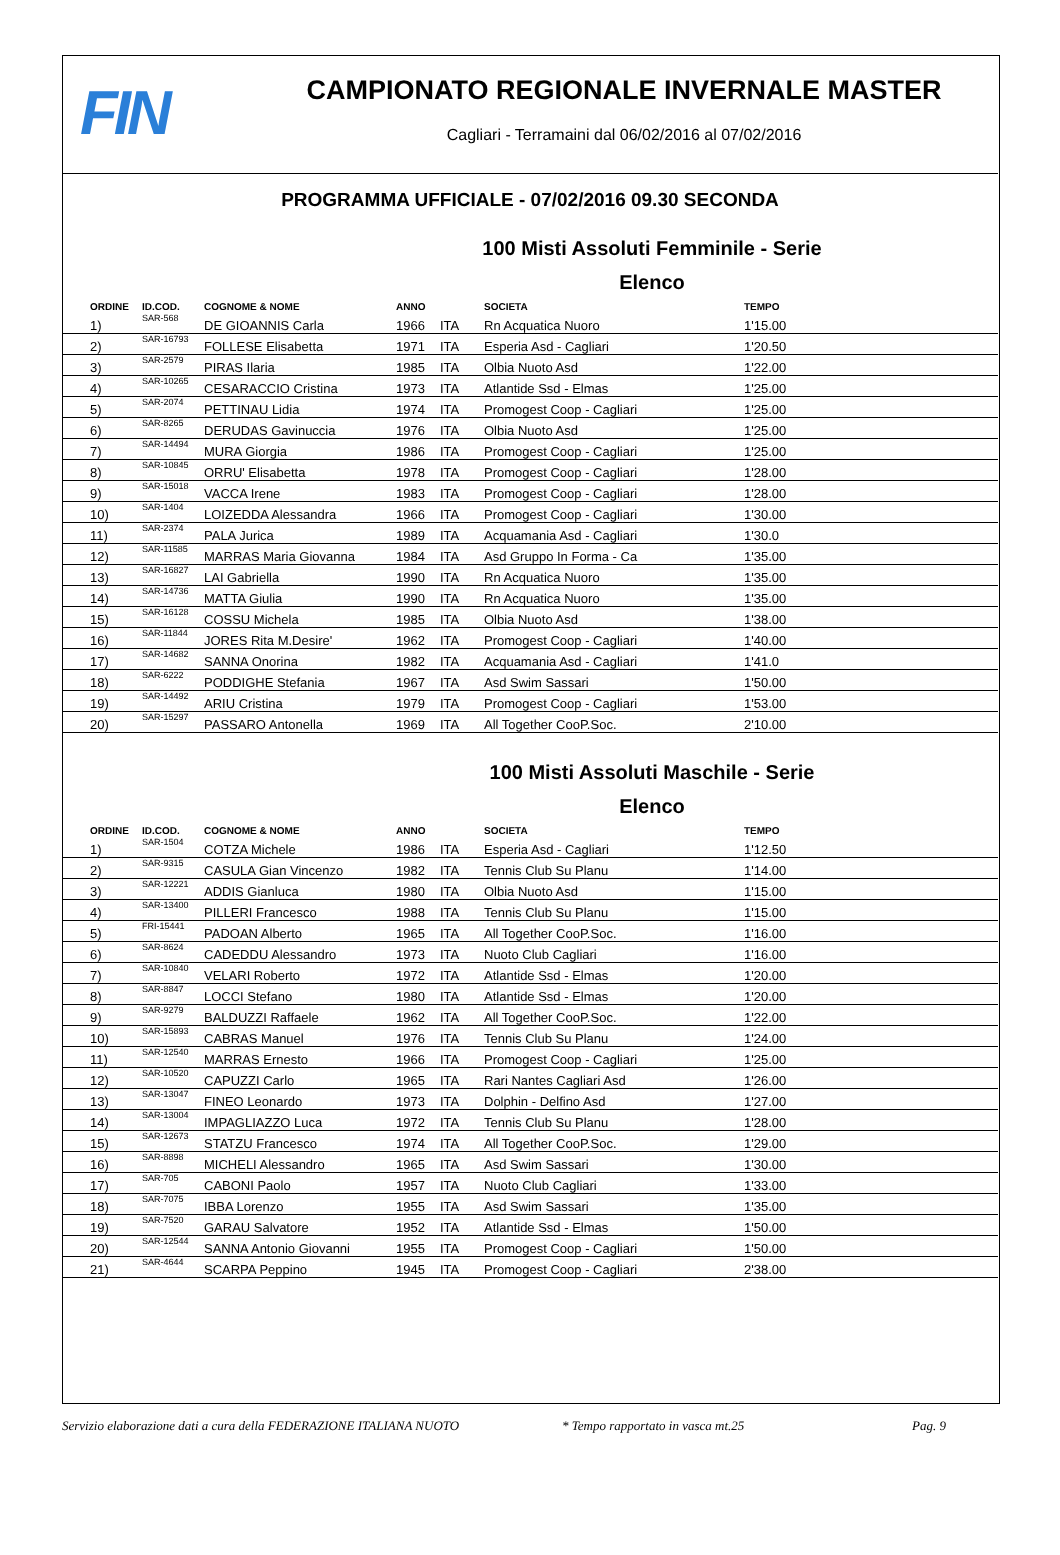FIN
CAMPIONATO REGIONALE INVERNALE MASTER
Cagliari - Terramaini dal 06/02/2016 al 07/02/2016
PROGRAMMA UFFICIALE - 07/02/2016 09.30 SECONDA
100 Misti Assoluti Femminile - Serie
Elenco
| ORDINE | ID.COD. | COGNOME & NOME | ANNO | | SOCIETA | TEMPO |
| --- | --- | --- | --- | --- | --- | --- |
| 1) | SAR-568 | DE GIOANNIS Carla | 1966 | ITA | Rn Acquatica Nuoro | 1'15.00 |
| 2) | SAR-16793 | FOLLESE Elisabetta | 1971 | ITA | Esperia Asd - Cagliari | 1'20.50 |
| 3) | SAR-2579 | PIRAS Ilaria | 1985 | ITA | Olbia Nuoto Asd | 1'22.00 |
| 4) | SAR-10265 | CESARACCIO Cristina | 1973 | ITA | Atlantide Ssd - Elmas | 1'25.00 |
| 5) | SAR-2074 | PETTINAU Lidia | 1974 | ITA | Promogest Coop - Cagliari | 1'25.00 |
| 6) | SAR-8265 | DERUDAS Gavinuccia | 1976 | ITA | Olbia Nuoto Asd | 1'25.00 |
| 7) | SAR-14494 | MURA Giorgia | 1986 | ITA | Promogest Coop - Cagliari | 1'25.00 |
| 8) | SAR-10845 | ORRU' Elisabetta | 1978 | ITA | Promogest Coop - Cagliari | 1'28.00 |
| 9) | SAR-15018 | VACCA Irene | 1983 | ITA | Promogest Coop - Cagliari | 1'28.00 |
| 10) | SAR-1404 | LOIZEDDA Alessandra | 1966 | ITA | Promogest Coop - Cagliari | 1'30.00 |
| 11) | SAR-2374 | PALA Jurica | 1989 | ITA | Acquamania Asd - Cagliari | 1'30.0 |
| 12) | SAR-11585 | MARRAS Maria Giovanna | 1984 | ITA | Asd Gruppo In Forma - Ca | 1'35.00 |
| 13) | SAR-16827 | LAI Gabriella | 1990 | ITA | Rn Acquatica Nuoro | 1'35.00 |
| 14) | SAR-14736 | MATTA Giulia | 1990 | ITA | Rn Acquatica Nuoro | 1'35.00 |
| 15) | SAR-16128 | COSSU Michela | 1985 | ITA | Olbia Nuoto Asd | 1'38.00 |
| 16) | SAR-11844 | JORES Rita M.Desire' | 1962 | ITA | Promogest Coop - Cagliari | 1'40.00 |
| 17) | SAR-14682 | SANNA Onorina | 1982 | ITA | Acquamania Asd - Cagliari | 1'41.0 |
| 18) | SAR-6222 | PODDIGHE Stefania | 1967 | ITA | Asd Swim Sassari | 1'50.00 |
| 19) | SAR-14492 | ARIU Cristina | 1979 | ITA | Promogest Coop - Cagliari | 1'53.00 |
| 20) | SAR-15297 | PASSARO Antonella | 1969 | ITA | All Together CooP.Soc. | 2'10.00 |
100 Misti Assoluti Maschile - Serie
Elenco
| ORDINE | ID.COD. | COGNOME & NOME | ANNO | | SOCIETA | TEMPO |
| --- | --- | --- | --- | --- | --- | --- |
| 1) | SAR-1504 | COTZA Michele | 1986 | ITA | Esperia Asd - Cagliari | 1'12.50 |
| 2) | SAR-9315 | CASULA Gian Vincenzo | 1982 | ITA | Tennis Club Su Planu | 1'14.00 |
| 3) | SAR-12221 | ADDIS Gianluca | 1980 | ITA | Olbia Nuoto Asd | 1'15.00 |
| 4) | SAR-13400 | PILLERI Francesco | 1988 | ITA | Tennis Club Su Planu | 1'15.00 |
| 5) | FRI-15441 | PADOAN Alberto | 1965 | ITA | All Together CooP.Soc. | 1'16.00 |
| 6) | SAR-8624 | CADEDDU Alessandro | 1973 | ITA | Nuoto Club Cagliari | 1'16.00 |
| 7) | SAR-10840 | VELARI Roberto | 1972 | ITA | Atlantide Ssd - Elmas | 1'20.00 |
| 8) | SAR-8847 | LOCCI Stefano | 1980 | ITA | Atlantide Ssd - Elmas | 1'20.00 |
| 9) | SAR-9279 | BALDUZZI Raffaele | 1962 | ITA | All Together CooP.Soc. | 1'22.00 |
| 10) | SAR-15893 | CABRAS Manuel | 1976 | ITA | Tennis Club Su Planu | 1'24.00 |
| 11) | SAR-12540 | MARRAS Ernesto | 1966 | ITA | Promogest Coop - Cagliari | 1'25.00 |
| 12) | SAR-10520 | CAPUZZI Carlo | 1965 | ITA | Rari Nantes Cagliari Asd | 1'26.00 |
| 13) | SAR-13047 | FINEO Leonardo | 1973 | ITA | Dolphin - Delfino Asd | 1'27.00 |
| 14) | SAR-13004 | IMPAGLIAZZO Luca | 1972 | ITA | Tennis Club Su Planu | 1'28.00 |
| 15) | SAR-12673 | STATZU Francesco | 1974 | ITA | All Together CooP.Soc. | 1'29.00 |
| 16) | SAR-8898 | MICHELI Alessandro | 1965 | ITA | Asd Swim Sassari | 1'30.00 |
| 17) | SAR-705 | CABONI Paolo | 1957 | ITA | Nuoto Club Cagliari | 1'33.00 |
| 18) | SAR-7075 | IBBA Lorenzo | 1955 | ITA | Asd Swim Sassari | 1'35.00 |
| 19) | SAR-7520 | GARAU Salvatore | 1952 | ITA | Atlantide Ssd - Elmas | 1'50.00 |
| 20) | SAR-12544 | SANNA Antonio Giovanni | 1955 | ITA | Promogest Coop - Cagliari | 1'50.00 |
| 21) | SAR-4644 | SCARPA Peppino | 1945 | ITA | Promogest Coop - Cagliari | 2'38.00 |
Servizio elaborazione dati a cura della FEDERAZIONE ITALIANA NUOTO * Tempo rapportato in vasca mt.25 Pag. 9